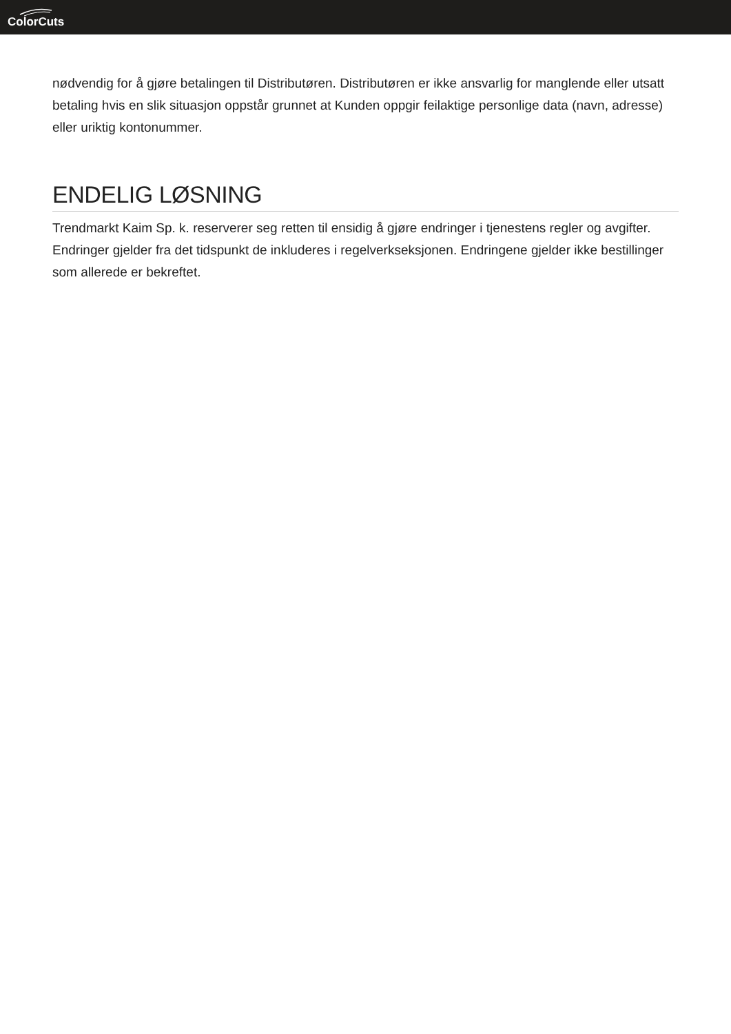ColorCuts
nødvendig for å gjøre betalingen til Distributøren. Distributøren er ikke ansvarlig for manglende eller utsatt betaling hvis en slik situasjon oppstår grunnet at Kunden oppgir feilaktige personlige data (navn, adresse) eller uriktig kontonummer.
ENDELIG LØSNING
Trendmarkt Kaim Sp. k. reserverer seg retten til ensidig å gjøre endringer i tjenestens regler og avgifter. Endringer gjelder fra det tidspunkt de inkluderes i regelverkseksjonen. Endringene gjelder ikke bestillinger som allerede er bekreftet.